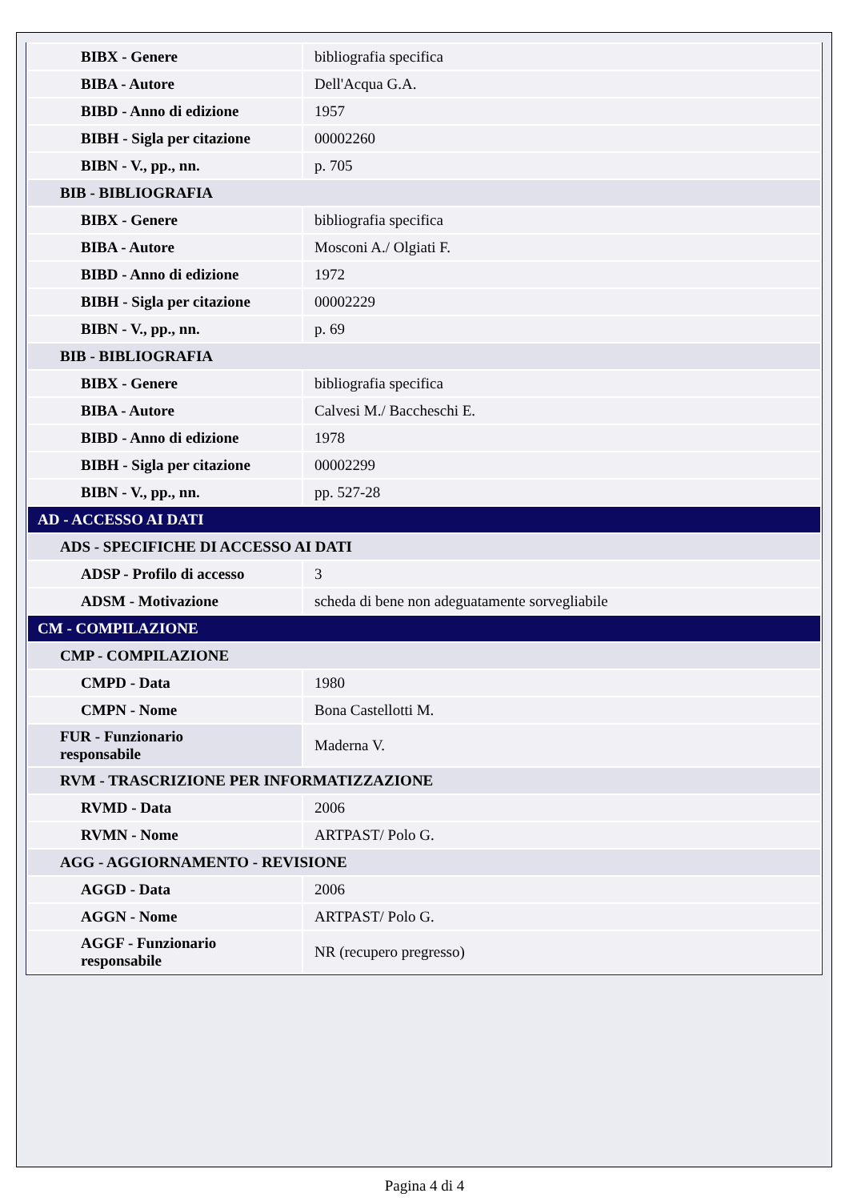| BIBX - Genere | bibliografia specifica |
| BIBA - Autore | Dell'Acqua G.A. |
| BIBD - Anno di edizione | 1957 |
| BIBH - Sigla per citazione | 00002260 |
| BIBN - V., pp., nn. | p. 705 |
| BIB - BIBLIOGRAFIA | |
| BIBX - Genere | bibliografia specifica |
| BIBA - Autore | Mosconi A./ Olgiati F. |
| BIBD - Anno di edizione | 1972 |
| BIBH - Sigla per citazione | 00002229 |
| BIBN - V., pp., nn. | p. 69 |
| BIB - BIBLIOGRAFIA | |
| BIBX - Genere | bibliografia specifica |
| BIBA - Autore | Calvesi M./ Baccheschi E. |
| BIBD - Anno di edizione | 1978 |
| BIBH - Sigla per citazione | 00002299 |
| BIBN - V., pp., nn. | pp. 527-28 |
| AD - ACCESSO AI DATI | |
| ADS - SPECIFICHE DI ACCESSO AI DATI | |
| ADSP - Profilo di accesso | 3 |
| ADSM - Motivazione | scheda di bene non adeguatamente sorvegliabile |
| CM - COMPILAZIONE | |
| CMP - COMPILAZIONE | |
| CMPD - Data | 1980 |
| CMPN - Nome | Bona Castellotti M. |
| FUR - Funzionario responsabile | Maderna V. |
| RVM - TRASCRIZIONE PER INFORMATIZZAZIONE | |
| RVMD - Data | 2006 |
| RVMN - Nome | ARTPAST/ Polo G. |
| AGG - AGGIORNAMENTO - REVISIONE | |
| AGGD - Data | 2006 |
| AGGN - Nome | ARTPAST/ Polo G. |
| AGGF - Funzionario responsabile | NR (recupero pregresso) |
Pagina 4 di 4